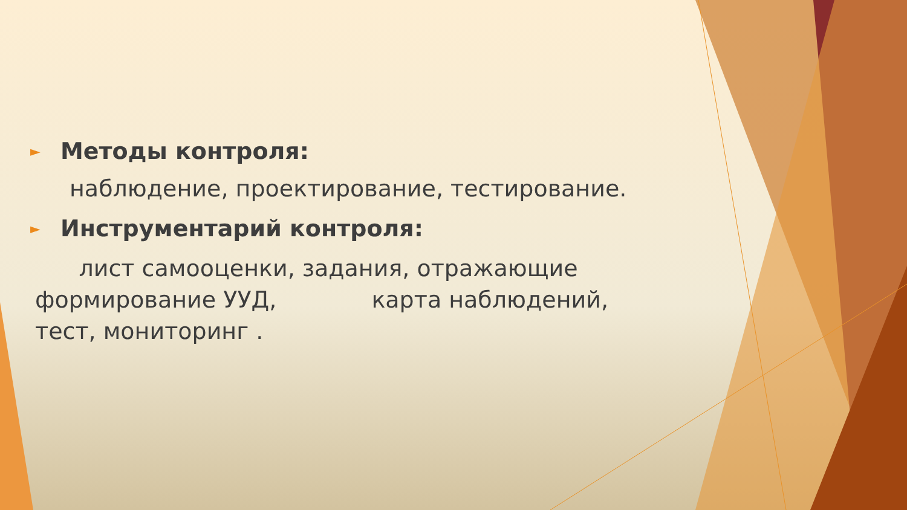► Методы контроля:
наблюдение, проектирование, тестирование.
► Инструментарий контроля:
лист самооценки, задания, отражающие формирование УУД, карта наблюдений, тест, мониторинг .